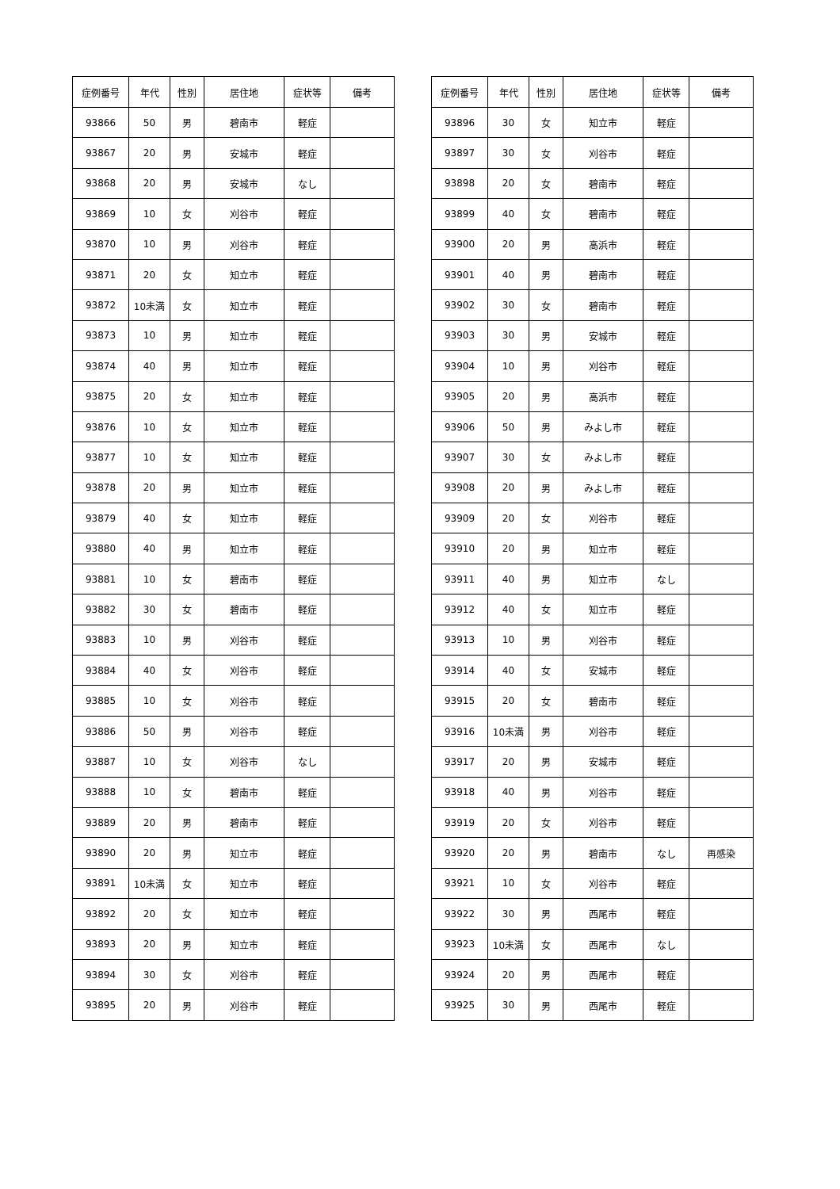| 症例番号 | 年代 | 性別 | 居住地 | 症状等 | 備考 |
| --- | --- | --- | --- | --- | --- |
| 93866 | 50 | 男 | 碧南市 | 軽症 | |
| 93867 | 20 | 男 | 安城市 | 軽症 | |
| 93868 | 20 | 男 | 安城市 | なし | |
| 93869 | 10 | 女 | 刈谷市 | 軽症 | |
| 93870 | 10 | 男 | 刈谷市 | 軽症 | |
| 93871 | 20 | 女 | 知立市 | 軽症 | |
| 93872 | 10未満 | 女 | 知立市 | 軽症 | |
| 93873 | 10 | 男 | 知立市 | 軽症 | |
| 93874 | 40 | 男 | 知立市 | 軽症 | |
| 93875 | 20 | 女 | 知立市 | 軽症 | |
| 93876 | 10 | 女 | 知立市 | 軽症 | |
| 93877 | 10 | 女 | 知立市 | 軽症 | |
| 93878 | 20 | 男 | 知立市 | 軽症 | |
| 93879 | 40 | 女 | 知立市 | 軽症 | |
| 93880 | 40 | 男 | 知立市 | 軽症 | |
| 93881 | 10 | 女 | 碧南市 | 軽症 | |
| 93882 | 30 | 女 | 碧南市 | 軽症 | |
| 93883 | 10 | 男 | 刈谷市 | 軽症 | |
| 93884 | 40 | 女 | 刈谷市 | 軽症 | |
| 93885 | 10 | 女 | 刈谷市 | 軽症 | |
| 93886 | 50 | 男 | 刈谷市 | 軽症 | |
| 93887 | 10 | 女 | 刈谷市 | なし | |
| 93888 | 10 | 女 | 碧南市 | 軽症 | |
| 93889 | 20 | 男 | 碧南市 | 軽症 | |
| 93890 | 20 | 男 | 知立市 | 軽症 | |
| 93891 | 10未満 | 女 | 知立市 | 軽症 | |
| 93892 | 20 | 女 | 知立市 | 軽症 | |
| 93893 | 20 | 男 | 知立市 | 軽症 | |
| 93894 | 30 | 女 | 刈谷市 | 軽症 | |
| 93895 | 20 | 男 | 刈谷市 | 軽症 | |
| 症例番号 | 年代 | 性別 | 居住地 | 症状等 | 備考 |
| --- | --- | --- | --- | --- | --- |
| 93896 | 30 | 女 | 知立市 | 軽症 | |
| 93897 | 30 | 女 | 刈谷市 | 軽症 | |
| 93898 | 20 | 女 | 碧南市 | 軽症 | |
| 93899 | 40 | 女 | 碧南市 | 軽症 | |
| 93900 | 20 | 男 | 高浜市 | 軽症 | |
| 93901 | 40 | 男 | 碧南市 | 軽症 | |
| 93902 | 30 | 女 | 碧南市 | 軽症 | |
| 93903 | 30 | 男 | 安城市 | 軽症 | |
| 93904 | 10 | 男 | 刈谷市 | 軽症 | |
| 93905 | 20 | 男 | 高浜市 | 軽症 | |
| 93906 | 50 | 男 | みよし市 | 軽症 | |
| 93907 | 30 | 女 | みよし市 | 軽症 | |
| 93908 | 20 | 男 | みよし市 | 軽症 | |
| 93909 | 20 | 女 | 刈谷市 | 軽症 | |
| 93910 | 20 | 男 | 知立市 | 軽症 | |
| 93911 | 40 | 男 | 知立市 | なし | |
| 93912 | 40 | 女 | 知立市 | 軽症 | |
| 93913 | 10 | 男 | 刈谷市 | 軽症 | |
| 93914 | 40 | 女 | 安城市 | 軽症 | |
| 93915 | 20 | 女 | 碧南市 | 軽症 | |
| 93916 | 10未満 | 男 | 刈谷市 | 軽症 | |
| 93917 | 20 | 男 | 安城市 | 軽症 | |
| 93918 | 40 | 男 | 刈谷市 | 軽症 | |
| 93919 | 20 | 女 | 刈谷市 | 軽症 | |
| 93920 | 20 | 男 | 碧南市 | なし | 再感染 |
| 93921 | 10 | 女 | 刈谷市 | 軽症 | |
| 93922 | 30 | 男 | 西尾市 | 軽症 | |
| 93923 | 10未満 | 女 | 西尾市 | なし | |
| 93924 | 20 | 男 | 西尾市 | 軽症 | |
| 93925 | 30 | 男 | 西尾市 | 軽症 | |